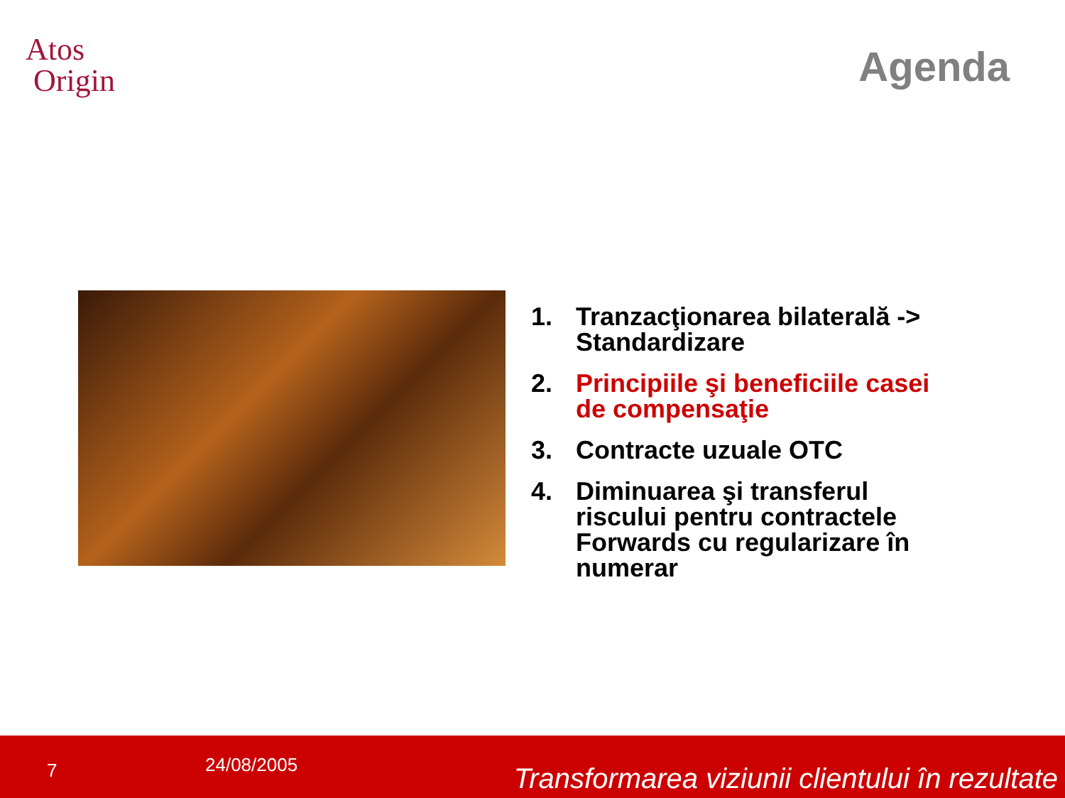Atos
Origin
Agenda
1. Tranzacţionarea bilaterală -> Standardizare
2. Principiile şi beneficiile casei de compensaţie
3. Contracte uzuale OTC
4. Diminuarea şi transferul riscului pentru contractele Forwards cu regularizare în numerar
7 24/08/2005 Transformarea viziunii clientului în rezultate